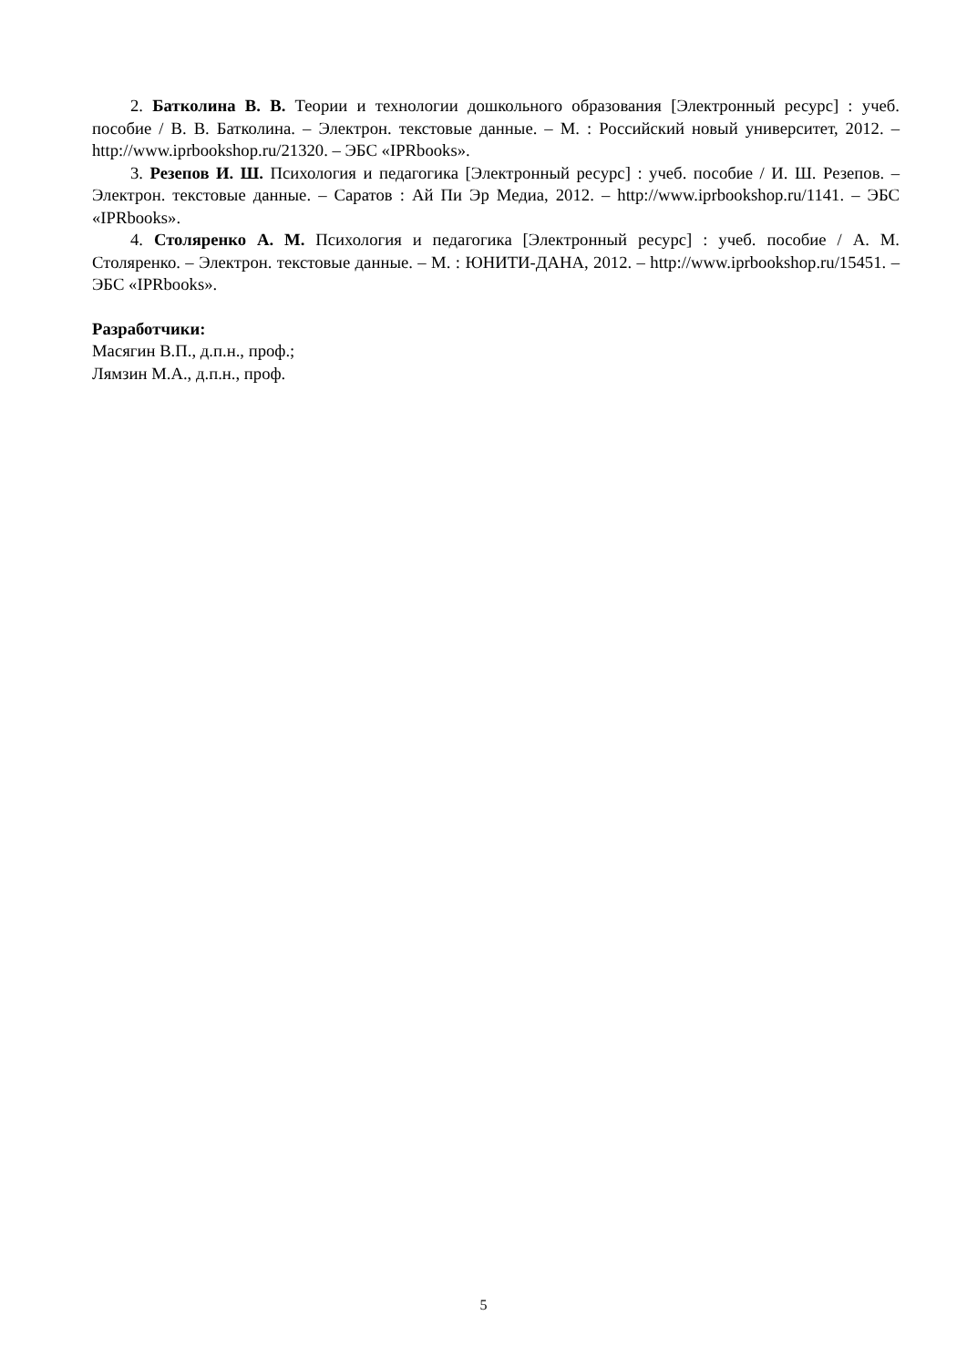2. Батколина В. В. Теории и технологии дошкольного образования [Электронный ресурс] : учеб. пособие / В. В. Батколина. – Электрон. текстовые данные. – М. : Российский новый университет, 2012. – http://www.iprbookshop.ru/21320. – ЭБС «IPRbooks».
3. Резепов И. Ш. Психология и педагогика [Электронный ресурс] : учеб. пособие / И. Ш. Резепов. – Электрон. текстовые данные. – Саратов : Ай Пи Эр Медиа, 2012. – http://www.iprbookshop.ru/1141. – ЭБС «IPRbooks».
4. Столяренко А. М. Психология и педагогика [Электронный ресурс] : учеб. пособие / А. М. Столяренко. – Электрон. текстовые данные. – М. : ЮНИТИ-ДАНА, 2012. – http://www.iprbookshop.ru/15451. – ЭБС «IPRbooks».
Разработчики:
Масягин В.П., д.п.н., проф.;
Лямзин М.А., д.п.н., проф.
5